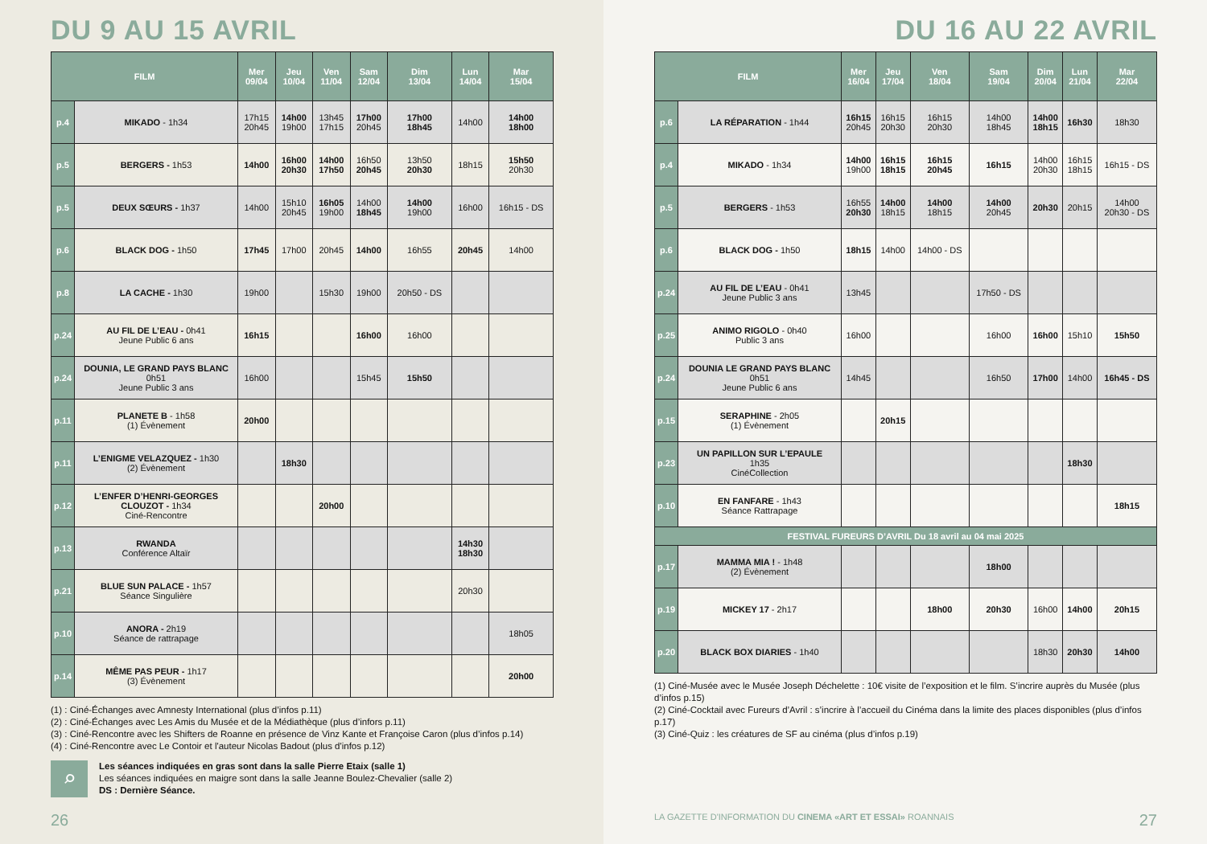DU 9 AU 15 AVRIL
| FILM | | Mer 09/04 | Jeu 10/04 | Ven 11/04 | Sam 12/04 | Dim 13/04 | Lun 14/04 | Mar 15/04 |
| --- | --- | --- | --- | --- | --- | --- | --- | --- |
| p.4 | MIKADO - 1h34 | 17h15 20h45 | 14h00 19h00 | 13h45 17h15 | 17h00 20h45 | 17h00 18h45 | 14h00 | 14h00 18h00 |
| p.5 | BERGERS - 1h53 | 14h00 | 16h00 20h30 | 14h00 17h50 | 16h50 20h45 | 13h50 20h30 | 18h15 | 15h50 20h30 |
| p.5 | DEUX SŒURS - 1h37 | 14h00 | 15h10 20h45 | 16h05 19h00 | 14h00 18h45 | 14h00 19h00 | 16h00 | 16h15 - DS |
| p.6 | BLACK DOG - 1h50 | 17h45 | 17h00 | 20h45 | 14h00 | 16h55 | 20h45 | 14h00 |
| p.8 | LA CACHE - 1h30 | 19h00 | | 15h30 | 19h00 | 20h50 - DS | | |
| p.24 | AU FIL DE L’EAU - 0h41 Jeune Public 6 ans | 16h15 | | | 16h00 | 16h00 | | |
| p.24 | DOUNIA, LE GRAND PAYS BLANC 0h51 Jeune Public 3 ans | 16h00 | | | 15h45 | 15h50 | | |
| p.11 | PLANETE B - 1h58 (1) Évènement | 20h00 | | | | | | |
| p.11 | L’ENIGME VELAZQUEZ - 1h30 (2) Évènement | | 18h30 | | | | | |
| p.12 | L’ENFER D’HENRI-GEORGES CLOUZOT - 1h34 Ciné-Rencontre | | | 20h00 | | | | |
| p.13 | RWANDA Conférence Altaïr | | | | | | 14h30 18h30 | |
| p.21 | BLUE SUN PALACE - 1h57 Séance Singulière | | | | | | 20h30 | |
| p.10 | ANORA - 2h19 Séance de rattrapage | | | | | | | 18h05 |
| p.14 | MÊME PAS PEUR - 1h17 (3) Évènement | | | | | | | 20h00 |
(1) : Ciné-Échanges avec Amnesty International (plus d’infos p.11)
(2) : Ciné-Échanges avec Les Amis du Musée et de la Médiathèque (plus d’infors p.11)
(3) : Ciné-Rencontre avec les Shifters de Roanne en présence de Vinz Kante et Françoise Caron (plus d’infos p.14)
(4) : Ciné-Rencontre avec Le Contoir et l'auteur Nicolas Badout (plus d'infos p.12)
⌕
Les séances indiquées en gras sont dans la salle Pierre Etaix (salle 1)
Les séances indiquées en maigre sont dans la salle Jeanne Boulez-Chevalier (salle 2)
DS : Dernière Séance.
26
DU 16 AU 22 AVRIL
| FILM | | Mer 16/04 | Jeu 17/04 | Ven 18/04 | Sam 19/04 | Dim 20/04 | Lun 21/04 | Mar 22/04 |
| --- | --- | --- | --- | --- | --- | --- | --- | --- |
| p.6 | LA RÉPARATION - 1h44 | 16h15 20h45 | 16h15 20h30 | 16h15 20h30 | 14h00 18h45 | 14h00 18h15 | 16h30 | 18h30 |
| p.4 | MIKADO - 1h34 | 14h00 19h00 | 16h15 18h15 | 16h15 20h45 | 16h15 | 14h00 20h30 | 16h15 18h15 | 16h15 - DS |
| p.5 | BERGERS - 1h53 | 16h55 20h30 | 14h00 18h15 | 14h00 18h15 | 14h00 20h45 | 20h30 | 20h15 | 14h00 20h30 - DS |
| p.6 | BLACK DOG - 1h50 | 18h15 | 14h00 | 14h00 - DS | | | | |
| p.24 | AU FIL DE L’EAU - 0h41 Jeune Public 3 ans | 13h45 | | | 17h50 - DS | | | |
| p.25 | ANIMO RIGOLO - 0h40 Public 3 ans | 16h00 | | | 16h00 | 16h00 | 15h10 | 15h50 |
| p.24 | DOUNIA LE GRAND PAYS BLANC 0h51 Jeune Public 6 ans | 14h45 | | | 16h50 | 17h00 | 14h00 | 16h45 - DS |
| p.15 | SERAPHINE - 2h05 (1) Évènement | | 20h15 | | | | | |
| p.23 | UN PAPILLON SUR L’EPAULE 1h35 CinéCollection | | | | | | 18h30 | |
| p.10 | EN FANFARE - 1h43 Séance Rattrapage | | | | | | | 18h15 |
| FESTIVAL FUREURS D’AVRIL Du 18 avril au 04 mai 2025 | | | | | | | | |
| p.17 | MAMMA MIA ! - 1h48 (2) Évènement | | | | 18h00 | | | |
| p.19 | MICKEY 17 - 2h17 | | | 18h00 | 20h30 | 16h00 | 14h00 | 20h15 |
| p.20 | BLACK BOX DIARIES - 1h40 | | | | | 18h30 | 20h30 | 14h00 |
(1) Ciné-Musée avec le Musée Joseph Déchelette : 10€ visite de l’exposition et le film. S’incrire auprès du Musée (plus d’infos p.15)
(2) Ciné-Cocktail avec Fureurs d’Avril : s’incrire à l’accueil du Cinéma dans la limite des places disponibles (plus d’infos p.17)
(3) Ciné-Quiz : les créatures de SF au cinéma (plus d’infos p.19)
LA GAZETTE D'INFORMATION DU CINEMA «ART ET ESSAI» ROANNAIS
27